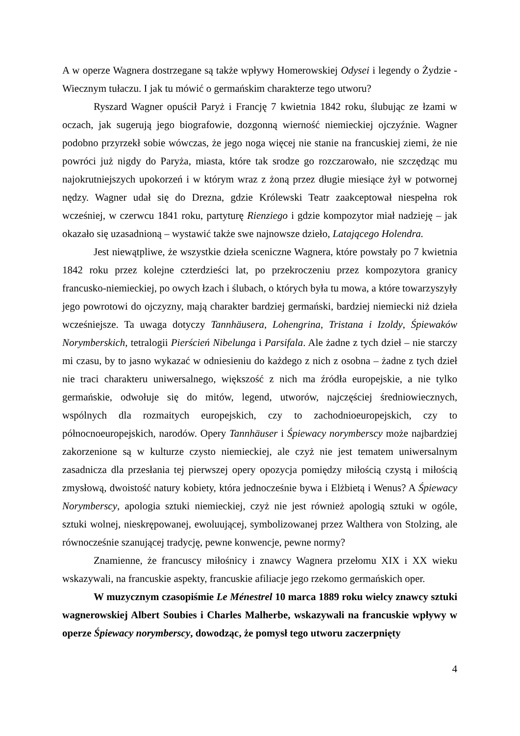A w operze Wagnera dostrzegane są także wpływy Homerowskiej Odysei i legendy o Żydzie - Wiecznym tułaczu. I jak tu mówić o germańskim charakterze tego utworu?
Ryszard Wagner opuścił Paryż i Francję 7 kwietnia 1842 roku, ślubując ze łzami w oczach, jak sugerują jego biografowie, dozgonną wierność niemieckiej ojczyźnie. Wagner podobno przyrzekł sobie wówczas, że jego noga więcej nie stanie na francuskiej ziemi, że nie powróci już nigdy do Paryża, miasta, które tak srodze go rozczarowało, nie szczędząc mu najokrutniejszych upokorzeń i w którym wraz z żoną przez długie miesiące żył w potwornej nędzy. Wagner udał się do Drezna, gdzie Królewski Teatr zaakceptował niespełna rok wcześniej, w czerwcu 1841 roku, partyturę Rienziego i gdzie kompozytor miał nadzieję – jak okazało się uzasadnioną – wystawić także swe najnowsze dzieło, Latającego Holendra.
Jest niewątpliwe, że wszystkie dzieła sceniczne Wagnera, które powstały po 7 kwietnia 1842 roku przez kolejne czterdzieści lat, po przekroczeniu przez kompozytora granicy francusko-niemieckiej, po owych łzach i ślubach, o których była tu mowa, a które towarzyszyły jego powrotowi do ojczyzny, mają charakter bardziej germański, bardziej niemiecki niż dzieła wcześniejsze. Ta uwaga dotyczy Tannhäusera, Lohengrina, Tristana i Izoldy, Śpiewaków Norymberskich, tetralogii Pierścień Nibelunga i Parsifala. Ale żadne z tych dzieł – nie starczy mi czasu, by to jasno wykazać w odniesieniu do każdego z nich z osobna – żadne z tych dzieł nie traci charakteru uniwersalnego, większość z nich ma źródła europejskie, a nie tylko germańskie, odwołuje się do mitów, legend, utworów, najczęściej średniowiecznych, wspólnych dla rozmaitych europejskich, czy to zachodnioeuropejskich, czy to północnoeuropejskich, narodów. Opery Tannhäuser i Śpiewacy norymberscy może najbardziej zakorzenione są w kulturze czysto niemieckiej, ale czyż nie jest tematem uniwersalnym zasadnicza dla przesłania tej pierwszej opery opozycja pomiędzy miłością czystą i miłością zmysłową, dwoistość natury kobiety, która jednocześnie bywa i Elżbietą i Wenus? A Śpiewacy Norymberscy, apologia sztuki niemieckiej, czyż nie jest również apologią sztuki w ogóle, sztuki wolnej, nieskrępowanej, ewoluującej, symbolizowanej przez Walthera von Stolzing, ale równocześnie szanującej tradycję, pewne konwencje, pewne normy?
Znamienne, że francuscy miłośnicy i znawcy Wagnera przełomu XIX i XX wieku wskazywali, na francuskie aspekty, francuskie afiliacje jego rzekomo germańskich oper.
W muzycznym czasopiśmie Le Ménestrel 10 marca 1889 roku wielcy znawcy sztuki wagnerowskiej Albert Soubies i Charles Malherbe, wskazywali na francuskie wpływy w operze Śpiewacy norymberscy, dowodząc, że pomysł tego utworu zaczerpnięty
4